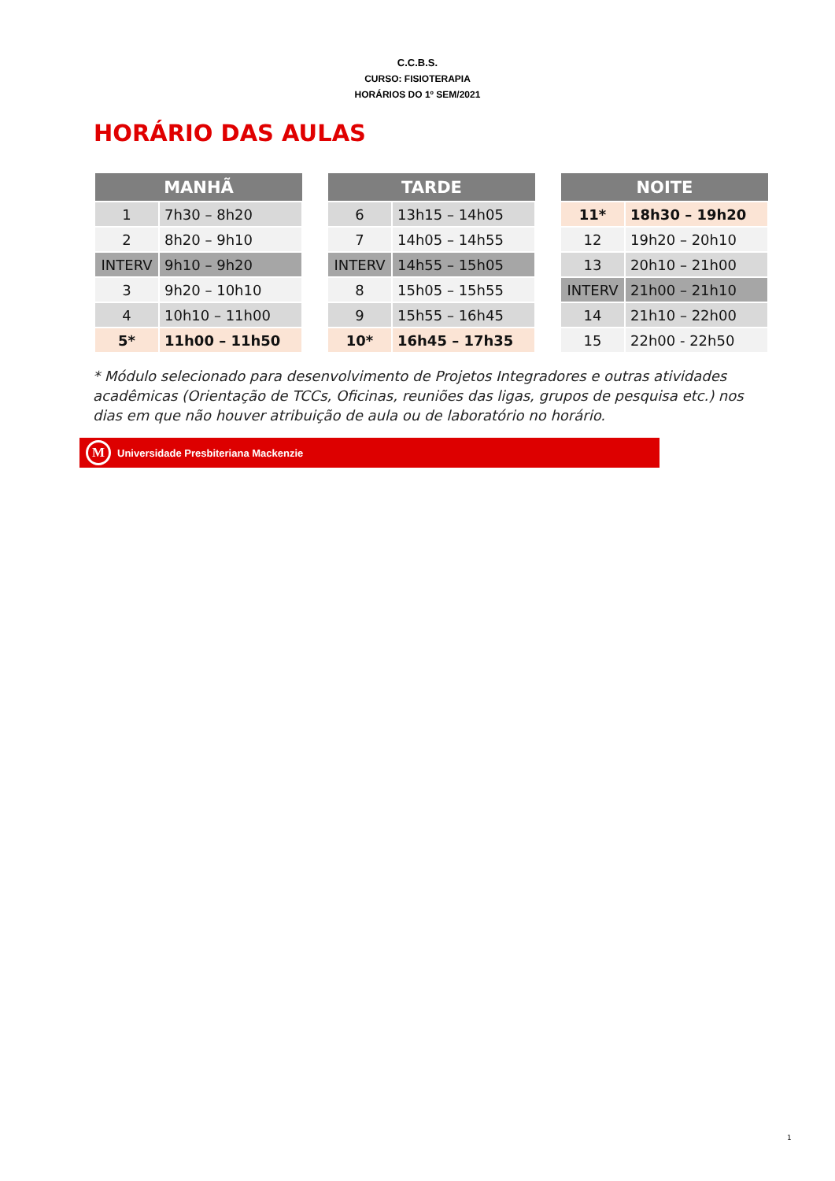C.C.B.S.
CURSO: FISIOTERAPIA
HORÁRIOS DO 1º SEM/2021
HORÁRIO DAS AULAS
| MANHÃ | |
| --- | --- |
| 1 | 7h30 – 8h20 |
| 2 | 8h20 – 9h10 |
| INTERV | 9h10 – 9h20 |
| 3 | 9h20 – 10h10 |
| 4 | 10h10 – 11h00 |
| 5* | 11h00 – 11h50 |
| TARDE | |
| --- | --- |
| 6 | 13h15 – 14h05 |
| 7 | 14h05 – 14h55 |
| INTERV | 14h55 – 15h05 |
| 8 | 15h05 – 15h55 |
| 9 | 15h55 – 16h45 |
| 10* | 16h45 – 17h35 |
| NOITE | |
| --- | --- |
| 11* | 18h30 – 19h20 |
| 12 | 19h20 – 20h10 |
| 13 | 20h10 – 21h00 |
| INTERV | 21h00 – 21h10 |
| 14 | 21h10 – 22h00 |
| 15 | 22h00 - 22h50 |
* Módulo selecionado para desenvolvimento de Projetos Integradores e outras atividades acadêmicas (Orientação de TCCs, Oficinas, reuniões das ligas, grupos de pesquisa etc.) nos dias em que não houver atribuição de aula ou de laboratório no horário.
M
Universidade Presbiteriana Mackenzie
1